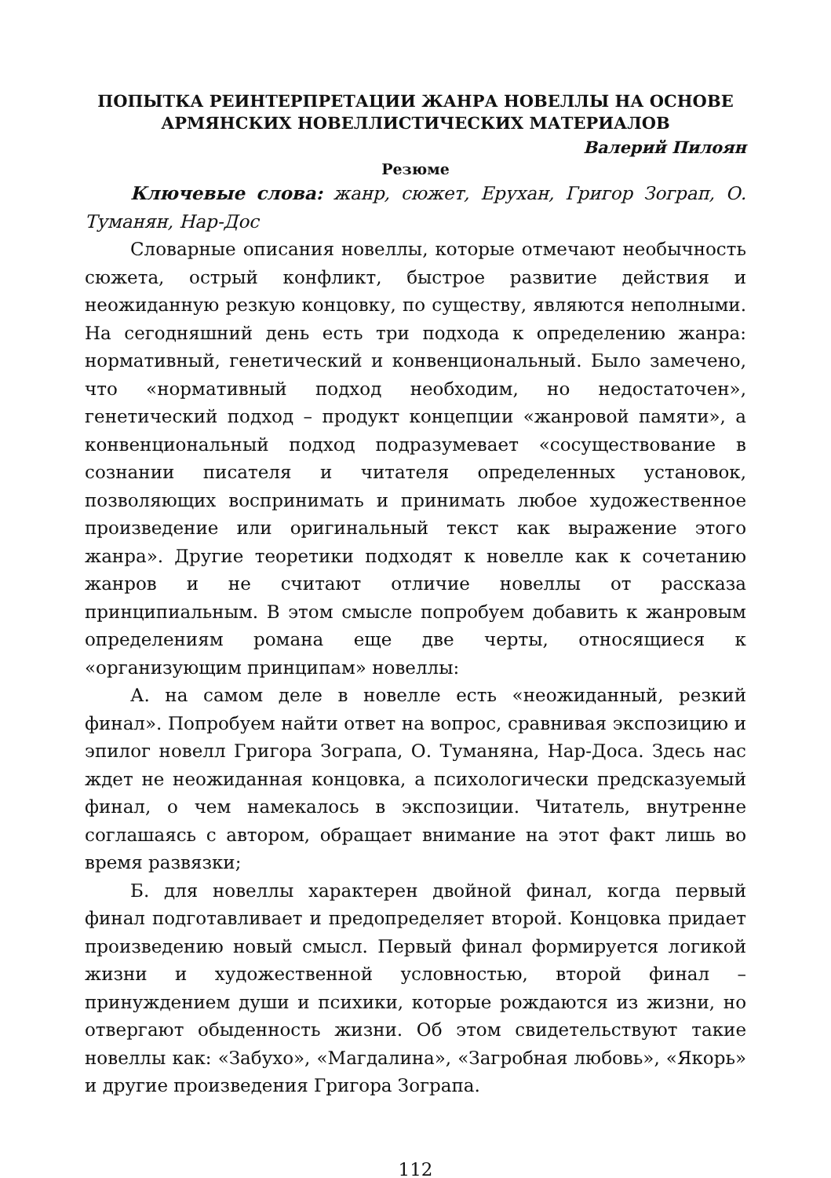ПОПЫТКА РЕИНТЕРПРЕТАЦИИ ЖАНРА НОВЕЛЛЫ НА ОСНОВЕ
АРМЯНСКИХ НОВЕЛЛИСТИЧЕСКИХ МАТЕРИАЛОВ
Валерий Пилоян
Резюме
Ключевые слова: жанр, сюжет, Ерухан, Григор Зограп, О. Туманян, Нар-Дос
Словарные описания новеллы, которые отмечают необычность сюжета, острый конфликт, быстрое развитие действия и неожиданную резкую концовку, по существу, являются неполными. На сегодняшний день есть три подхода к определению жанра: нормативный, генетический и конвенциональный. Было замечено, что «нормативный подход необходим, но недостаточен», генетический подход – продукт концепции «жанровой памяти», а конвенциональный подход подразумевает «сосуществование в сознании писателя и читателя определенных установок, позволяющих воспринимать и принимать любое художественное произведение или оригинальный текст как выражение этого жанра». Другие теоретики подходят к новелле как к сочетанию жанров и не считают отличие новеллы от рассказа принципиальным. В этом смысле попробуем добавить к жанровым определениям романа еще две черты, относящиеся к «организующим принципам» новеллы:
А. на самом деле в новелле есть «неожиданный, резкий финал». Попробуем найти ответ на вопрос, сравнивая экспозицию и эпилог новелл Григора Зограпа, О. Туманяна, Нар-Доса. Здесь нас ждет не неожиданная концовка, а психологически предсказуемый финал, о чем намекалось в экспозиции. Читатель, внутренне соглашаясь с автором, обращает внимание на этот факт лишь во время развязки;
Б. для новеллы характерен двойной финал, когда первый финал подготавливает и предопределяет второй. Концовка придает произведению новый смысл. Первый финал формируется логикой жизни и художественной условностью, второй финал – принуждением души и психики, которые рождаются из жизни, но отвергают обыденность жизни. Об этом свидетельствуют такие новеллы как: «Забухо», «Магдалина», «Загробная любовь», «Якорь» и другие произведения Григора Зограпа.
112